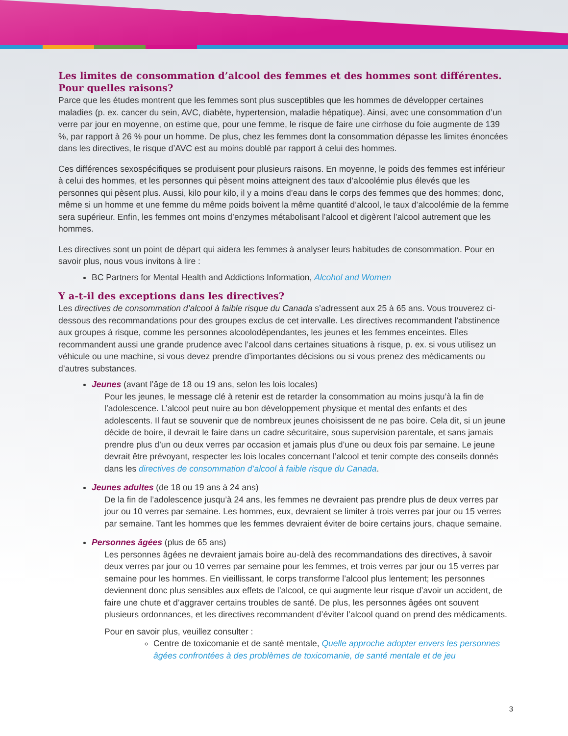Les limites de consommation d’alcool des femmes et des hommes sont différentes. Pour quelles raisons?
Parce que les études montrent que les femmes sont plus susceptibles que les hommes de développer certaines maladies (p. ex. cancer du sein, AVC, diabète, hypertension, maladie hépatique). Ainsi, avec une consommation d’un verre par jour en moyenne, on estime que, pour une femme, le risque de faire une cirrhose du foie augmente de 139 %, par rapport à 26 % pour un homme. De plus, chez les femmes dont la consommation dépasse les limites énoncées dans les directives, le risque d’AVC est au moins doublé par rapport à celui des hommes.
Ces différences sexospécifiques se produisent pour plusieurs raisons. En moyenne, le poids des femmes est inférieur à celui des hommes, et les personnes qui pèsent moins atteignent des taux d’alcoolémie plus élevés que les personnes qui pèsent plus. Aussi, kilo pour kilo, il y a moins d’eau dans le corps des femmes que des hommes; donc, même si un homme et une femme du même poids boivent la même quantité d’alcool, le taux d’alcoolémie de la femme sera supérieur. Enfin, les femmes ont moins d’enzymes métabolisant l’alcool et digèrent l’alcool autrement que les hommes.
Les directives sont un point de départ qui aidera les femmes à analyser leurs habitudes de consommation. Pour en savoir plus, nous vous invitons à lire :
BC Partners for Mental Health and Addictions Information, Alcohol and Women
Y a-t-il des exceptions dans les directives?
Les directives de consommation d’alcool à faible risque du Canada s’adressent aux 25 à 65 ans. Vous trouverez ci-dessous des recommandations pour des groupes exclus de cet intervalle. Les directives recommandent l’abstinence aux groupes à risque, comme les personnes alcoolodépendantes, les jeunes et les femmes enceintes. Elles recommandent aussi une grande prudence avec l’alcool dans certaines situations à risque, p. ex. si vous utilisez un véhicule ou une machine, si vous devez prendre d’importantes décisions ou si vous prenez des médicaments ou d’autres substances.
Jeunes (avant l’âge de 18 ou 19 ans, selon les lois locales)
Pour les jeunes, le message clé à retenir est de retarder la consommation au moins jusqu’à la fin de l’adolescence. L’alcool peut nuire au bon développement physique et mental des enfants et des adolescents. Il faut se souvenir que de nombreux jeunes choisissent de ne pas boire. Cela dit, si un jeune décide de boire, il devrait le faire dans un cadre sécuritaire, sous supervision parentale, et sans jamais prendre plus d’un ou deux verres par occasion et jamais plus d’une ou deux fois par semaine. Le jeune devrait être prévoyant, respecter les lois locales concernant l’alcool et tenir compte des conseils donnés dans les directives de consommation d’alcool à faible risque du Canada.
Jeunes adultes (de 18 ou 19 ans à 24 ans)
De la fin de l’adolescence jusqu’à 24 ans, les femmes ne devraient pas prendre plus de deux verres par jour ou 10 verres par semaine. Les hommes, eux, devraient se limiter à trois verres par jour ou 15 verres par semaine. Tant les hommes que les femmes devraient éviter de boire certains jours, chaque semaine.
Personnes âgées (plus de 65 ans)
Les personnes âgées ne devraient jamais boire au-delà des recommandations des directives, à savoir deux verres par jour ou 10 verres par semaine pour les femmes, et trois verres par jour ou 15 verres par semaine pour les hommes. En vieillissant, le corps transforme l’alcool plus lentement; les personnes deviennent donc plus sensibles aux effets de l’alcool, ce qui augmente leur risque d’avoir un accident, de faire une chute et d’aggraver certains troubles de santé. De plus, les personnes âgées ont souvent plusieurs ordonnances, et les directives recommandent d’éviter l’alcool quand on prend des médicaments.
Pour en savoir plus, veuillez consulter :
Centre de toxicomanie et de santé mentale, Quelle approche adopter envers les personnes âgées confrontées à des problèmes de toxicomanie, de santé mentale et de jeu
3